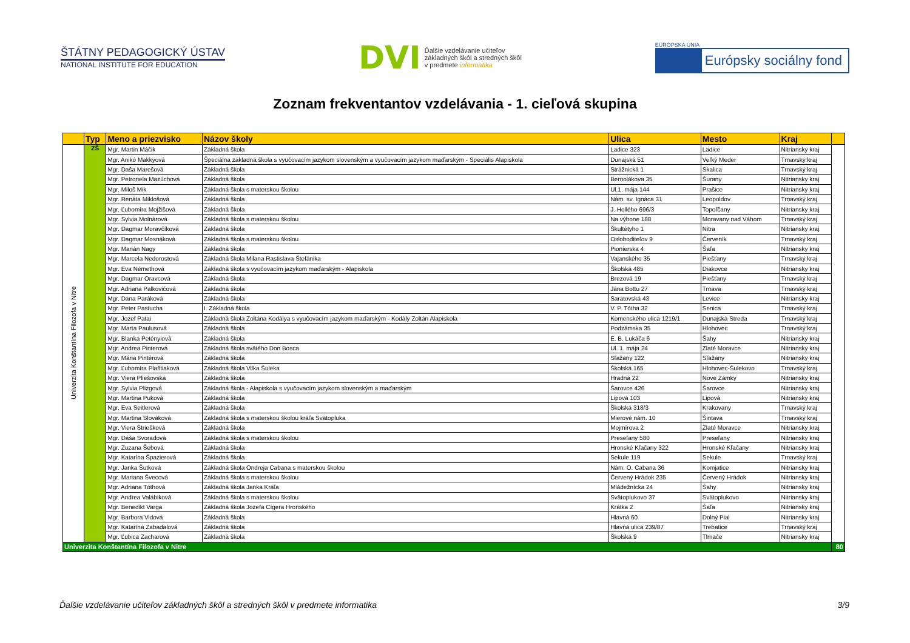ŠTÁTNY PEDAGOGICKÝ ÚSTAV
NATIONAL INSTITUTE FOR EDUCATION
DVI
Ďalšie vzdelávanie učiteľov
základných škôl a stredných škôl
v predmete informatika
EURÓPSKA ÚNIA
Európsky sociálny fond
Zoznam frekventantov vzdelávania - 1. cieľová skupina
| | Typ | Meno a priezvisko | Názov školy | Ulica | Mesto | Kraj | |
| --- | --- | --- | --- | --- | --- | --- | --- |
| Univerzita Konštantína Filozofa v Nitre | ZŠ | Mgr. Martin Máčik | Základná škola | Ladice 323 | Ladice | Nitriansky kraj | |
| | | Mgr. Anikó Makkyová | Špeciálna základná škola s vyučovacím jazykom slovenským a vyučovacím jazykom maďarským - Speciális Alapiskola | Dunajská 51 | Veľký Meder | Trnavský kraj | |
| | | Mgr. Daša Marešová | Základná škola | Strážnická 1 | Skalica | Trnavský kraj | |
| | | Mgr. Petronela Mazúchová | Základná škola | Bernolákova 35 | Šurany | Nitriansky kraj | |
| | | Mgr. Miloš Mik | Základná škola s materskou školou | Ul.1. mája 144 | Prašice | Nitriansky kraj | |
| | | Mgr. Renáta Miklošová | Základná škola | Nám. sv. Ignáca 31 | Leopoldov | Trnavský kraj | |
| | | Mgr. Ľubomíra Mojžišová | Základná škola | J. Hollého 696/3 | Topoľčany | Nitriansky kraj | |
| | | Mgr. Sylvia Molnárová | Základná škola s materskou školou | Na výhone 188 | Moravany nad Váhom | Trnavský kraj | |
| | | Mgr. Dagmar Moravčíková | Základná škola | Škultétyho 1 | Nitra | Nitriansky kraj | |
| | | Mgr. Dagmar Mosnáková | Základná škola s materskou školou | Osloboditeľov 9 | Červeník | Trnavský kraj | |
| | | Mgr. Marián Nagy | Základná škola | Pionierska 4 | Šaľa | Nitriansky kraj | |
| | | Mgr. Marcela Nedorostová | Základná škola Milana Rastislava Štefánika | Vajanského 35 | Piešťany | Trnavský kraj | |
| | | Mgr. Eva Némethová | Základná škola s vyučovacím jazykom maďarským - Alapiskola | Školská 485 | Diakovce | Nitriansky kraj | |
| | | Mgr. Dagmar Oravcová | Základná škola | Brezová 19 | Piešťany | Trnavský kraj | |
| | | Mgr. Adriana Palkovičová | Základná škola | Jána Bottu 27 | Trnava | Trnavský kraj | |
| | | Mgr. Dana Paráková | Základná škola | Saratovská 43 | Levice | Nitriansky kraj | |
| | | Mgr. Peter Pastucha | I. Základná škola | V. P. Tótha 32 | Senica | Trnavský kraj | |
| | | Mgr. Jozef Patai | Základná škola Zoltána Kodálya s vyučovacím jazykom maďarským - Kodály Zoltán Alapiskola | Komenského ulica 1219/1 | Dunajská Streda | Trnavský kraj | |
| | | Mgr. Marta Paulusová | Základná škola | Podzámska 35 | Hlohovec | Trnavský kraj | |
| | | Mgr. Blanka Petényiová | Základná škola | E. B. Lukáča 6 | Šahy | Nitriansky kraj | |
| | | Mgr. Andrea Pinterová | Základná škola svätého Don Bosca | Ul. 1. mája 24 | Zlaté Moravce | Nitriansky kraj | |
| | | Mgr. Mária Pintérová | Základná škola | Sľažany 122 | Sľažany | Nitriansky kraj | |
| | | Mgr. Ľubomíra Plaštiaková | Základná škola Vilka Šuleka | Školská 165 | Hlohovec-Šulekovo | Trnavský kraj | |
| | | Mgr. Viera Pliešovská | Základná škola | Hradná 22 | Nové Zámky | Nitriansky kraj | |
| | | Mgr. Sylvia Plizgová | Základná škola - Alapiskola s vyučovacím jazykom slovenským a maďarským | Šarovce 426 | Šarovce | Nitriansky kraj | |
| | | Mgr. Martina Puková | Základná škola | Lipová 103 | Lipová | Nitriansky kraj | |
| | | Mgr. Eva Seitlerová | Základná škola | Školská 318/3 | Krakovany | Trnavský kraj | |
| | | Mgr. Martina Slováková | Základná škola s materskou školou kráľa Svätopluka | Mierové nám. 10 | Šintava | Trnavský kraj | |
| | | Mgr. Viera Striešková | Základná škola | Mojmírova 2 | Zlaté Moravce | Nitriansky kraj | |
| | | Mgr. Dáša Svoradová | Základná škola s materskou školou | Preseľany 580 | Preseľany | Nitriansky kraj | |
| | | Mgr. Zuzana Šebová | Základná škola | Hronské Kľačany 322 | Hronské Kľačany | Nitriansky kraj | |
| | | Mgr. Katarína Špazierová | Základná škola | Sekule 119 | Sekule | Trnavský kraj | |
| | | Mgr. Janka Šutková | Základná škola Ondreja Cabana s materskou školou | Nám. O. Cabana 36 | Komjatice | Nitriansky kraj | |
| | | Mgr. Mariana Švecová | Základná škola s materskou školou | Červený Hrádok 235 | Červený Hrádok | Nitriansky kraj | |
| | | Mgr. Adriana Tóthová | Základná škola Janka Kráľa | Mládežnícka 24 | Šahy | Nitriansky kraj | |
| | | Mgr. Andrea Valábiková | Základná škola s materskou školou | Svätoplukovo 37 | Svätoplukovo | Nitriansky kraj | |
| | | Mgr. Benedikt Varga | Základná škola Jozefa Cígera Hronského | Krátka 2 | Šaľa | Nitriansky kraj | |
| | | Mgr. Barbora Vidová | Základná škola | Hlavná 60 | Dolný Pial | Nitriansky kraj | |
| | | Mgr. Katarína Zabadalová | Základná škola | Hlavná ulica 239/87 | Trebatice | Trnavský kraj | |
| | | Mgr. Ľubica Zacharová | Základná škola | Školská 9 | Tlmače | Nitriansky kraj | |
| Univerzita Konštantína Filozofa v Nitre | | | | | | | 80 |
Ďalšie vzdelávanie učiteľov základných škôl a stredných škôl v predmete informatika 3/9